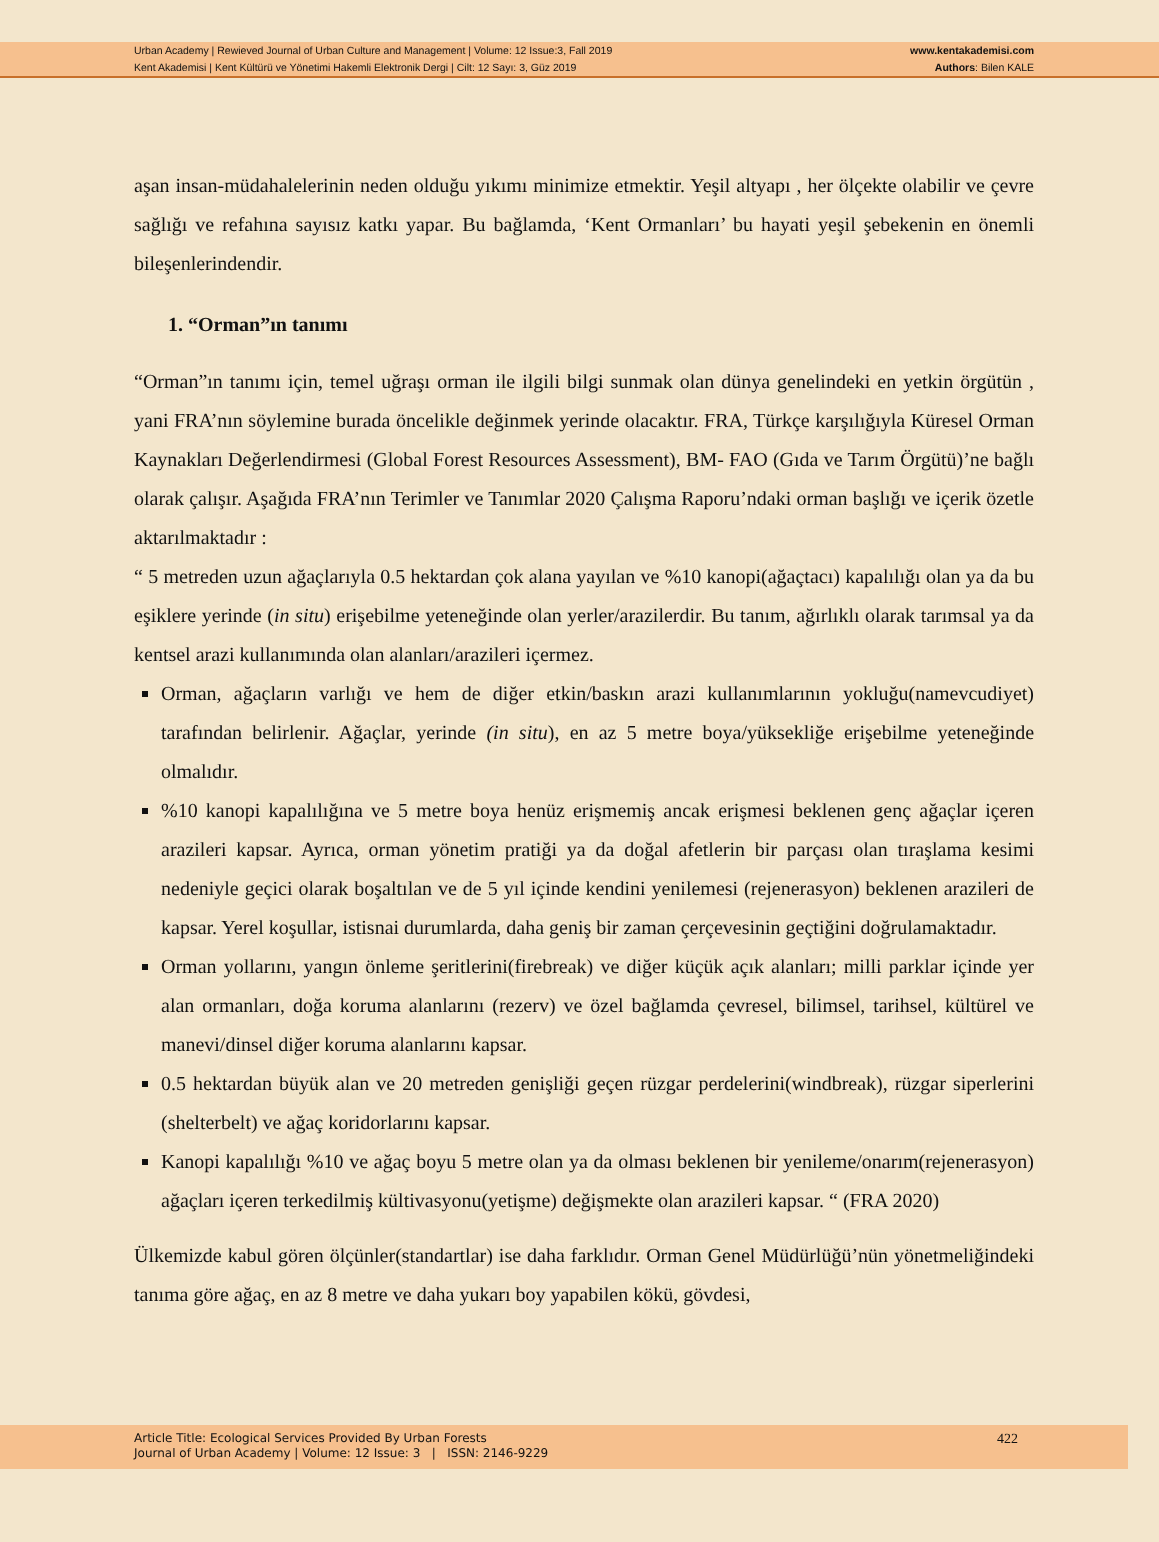Urban Academy | Rewieved Journal of Urban Culture and Management | Volume: 12 Issue:3, Fall 2019
Kent Akademisi | Kent Kültürü ve Yönetimi Hakemli Elektronik Dergi | Cilt: 12 Sayı: 3, Güz 2019
www.kentakademisi.com
Authors: Bilen KALE
aşan insan-müdahalelerinin neden olduğu yıkımı minimize etmektir. Yeşil altyapı , her ölçekte olabilir ve çevre sağlığı ve refahına sayısız katkı yapar. Bu bağlamda, ‘Kent Ormanları’ bu hayati yeşil şebekenin en önemli bileşenlerindendir.
1. “Orman”ın tanımı
“Orman”ın tanımı için, temel uğraşı orman ile ilgili bilgi sunmak olan dünya genelindeki en yetkin örgütün , yani FRA’nın söylemine burada öncelikle değinmek yerinde olacaktır. FRA, Türkçe karşılığıyla Küresel Orman Kaynakları Değerlendirmesi (Global Forest Resources Assessment), BM- FAO (Gıda ve Tarım Örgütü)’ne bağlı olarak çalışır. Aşağıda FRA’nın Terimler ve Tanımlar 2020 Çalışma Raporu’ndaki orman başlığı ve içerik özetle aktarılmaktadır :
“ 5 metreden uzun ağaçlarıyla 0.5 hektardan çok alana yayılan ve %10 kanopi(ağaçtacı) kapalılığı olan ya da bu eşiklere yerinde (in situ) erişebilme yeteneğinde olan yerler/arazilerdir. Bu tanım, ağırlıklı olarak tarımsal ya da kentsel arazi kullanımında olan alanları/arazileri içermez.
Orman, ağaçların varlığı ve hem de diğer etkin/baskın arazi kullanımlarının yokluğu(namevcudiyet) tarafından belirlenir. Ağaçlar, yerinde (in situ), en az 5 metre boya/yüksekliğe erişebilme yeteneğinde olmalıdır.
%10 kanopi kapalılığına ve 5 metre boya henüz erişmemiş ancak erişmesi beklenen genç ağaçlar içeren arazileri kapsar. Ayrıca, orman yönetim pratiği ya da doğal afetlerin bir parçası olan tıraşlama kesimi nedeniyle geçici olarak boşaltılan ve de 5 yıl içinde kendini yenilemesi (rejenerasyon) beklenen arazileri de kapsar. Yerel koşullar, istisnai durumlarda, daha geniş bir zaman çerçevesinin geçtiğini doğrulamaktadır.
Orman yollarını, yangın önleme şeritlerini(firebreak) ve diğer küçük açık alanları; milli parklar içinde yer alan ormanları, doğa koruma alanlarını (rezerv) ve özel bağlamda çevresel, bilimsel, tarihsel, kültürel ve manevi/dinsel diğer koruma alanlarını kapsar.
0.5 hektardan büyük alan ve 20 metreden genişliği geçen rüzgar perdelerini(windbreak), rüzgar siperlerini (shelterbelt) ve ağaç koridorlarını kapsar.
Kanopi kapalılığı %10 ve ağaç boyu 5 metre olan ya da olması beklenen bir yenileme/onarım(rejenerasyon) ağaçları içeren terkedilmiş kültivasyonu(yetişme) değişmekte olan arazileri kapsar. “ (FRA 2020)
Ülkemizde kabul gören ölçünler(standartlar) ise daha farklıdır. Orman Genel Müdürlüğü’nün yönetmeliğindeki tanıma göre ağaç, en az 8 metre ve daha yukarı boy yapabilen kökü, gövdesi,
Article Title: Ecological Services Provided By Urban Forests
Journal of Urban Academy | Volume: 12 Issue: 3 | ISSN: 2146-9229
422